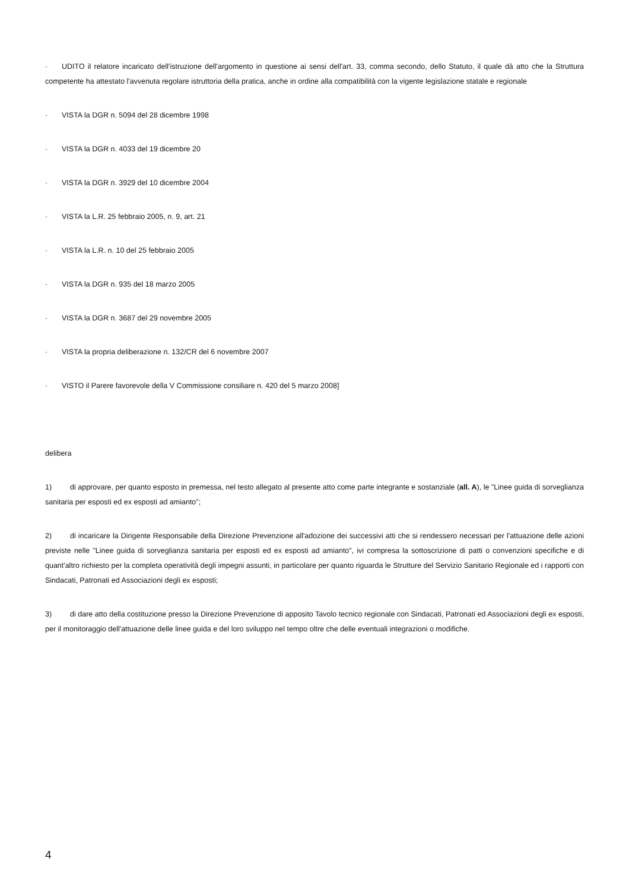· UDITO il relatore incaricato dell'istruzione dell'argomento in questione ai sensi dell'art. 33, comma secondo, dello Statuto, il quale dà atto che la Struttura competente ha attestato l'avvenuta regolare istruttoria della pratica, anche in ordine alla compatibilità con la vigente legislazione statale e regionale
· VISTA la DGR n. 5094 del 28 dicembre 1998
· VISTA la DGR n. 4033 del 19 dicembre 20
· VISTA la DGR n. 3929 del 10 dicembre 2004
· VISTA la L.R. 25 febbraio 2005, n. 9, art. 21
· VISTA la L.R. n. 10 del 25 febbraio 2005
· VISTA la DGR n. 935 del 18 marzo 2005
· VISTA la DGR n. 3687 del 29 novembre 2005
· VISTA la propria deliberazione n. 132/CR del 6 novembre 2007
· VISTO il Parere favorevole della V Commissione consiliare n. 420 del 5 marzo 2008]
delibera
1) di approvare, per quanto esposto in premessa, nel testo allegato al presente atto come parte integrante e sostanziale (all. A), le "Linee guida di sorveglianza sanitaria per esposti ed ex esposti ad amianto";
2) di incaricare la Dirigente Responsabile della Direzione Prevenzione all'adozione dei successivi atti che si rendessero necessari per l'attuazione delle azioni previste nelle "Linee guida di sorveglianza sanitaria per esposti ed ex esposti ad amianto", ivi compresa la sottoscrizione di patti o convenzioni specifiche e di quant'altro richiesto per la completa operatività degli impegni assunti, in particolare per quanto riguarda le Strutture del Servizio Sanitario Regionale ed i rapporti con Sindacati, Patronati ed Associazioni degli ex esposti;
3) di dare atto della costituzione presso la Direzione Prevenzione di apposito Tavolo tecnico regionale con Sindacati, Patronati ed Associazioni degli ex esposti, per il monitoraggio dell'attuazione delle linee guida e del loro sviluppo nel tempo oltre che delle eventuali integrazioni o modifiche.
4